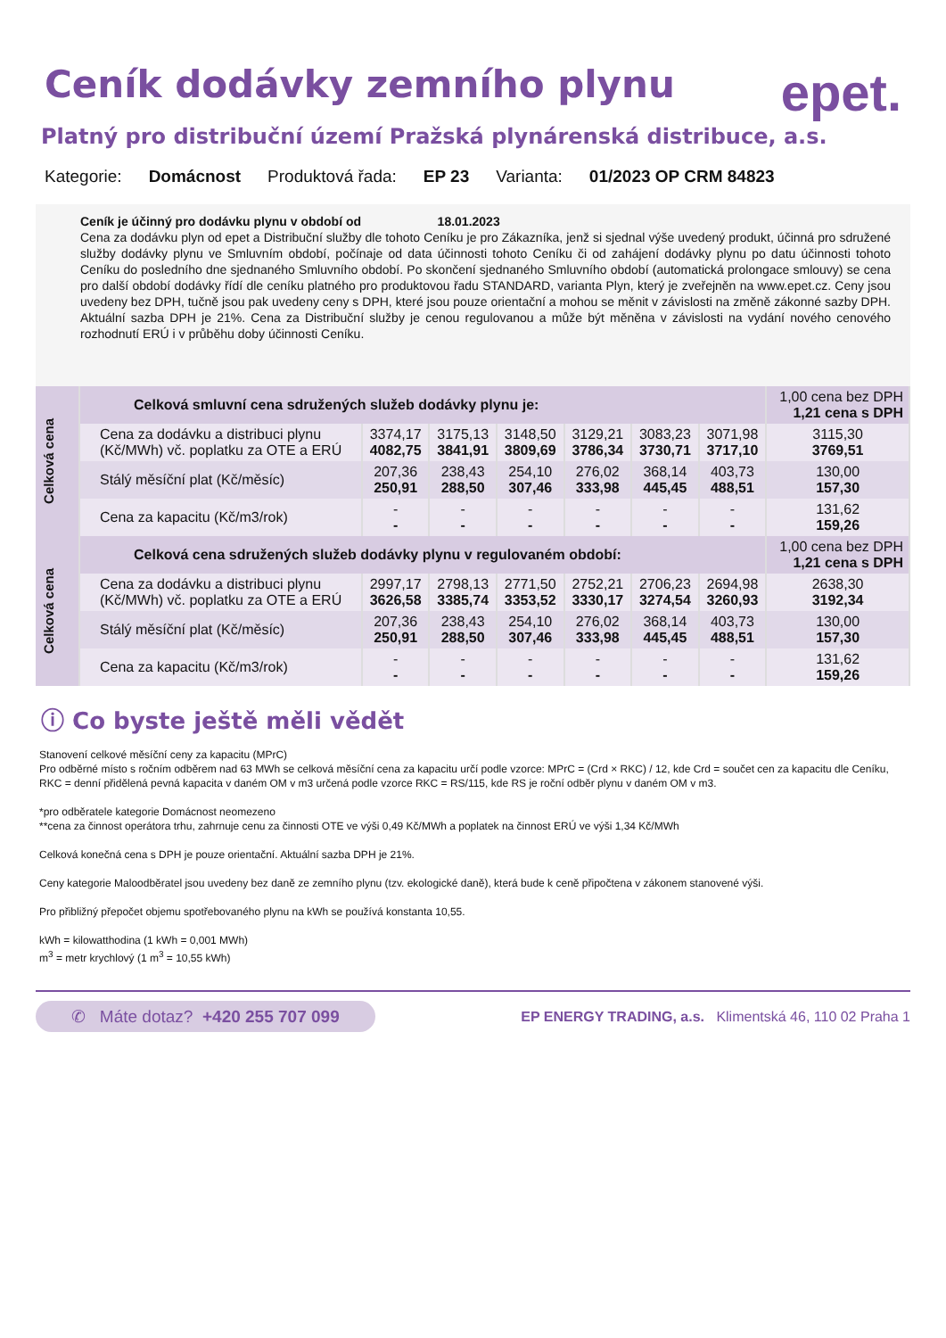Ceník dodávky zemního plynu
epet.
Platný pro distribuční území Pražská plynárenská distribuce, a.s.
Kategorie: Domácnost Produktová řada: EP 23 Varianta: 01/2023 OP CRM 84823
Ceník je účinný pro dodávku plynu v období od 18.01.2023
Cena za dodávku plyn od epet a Distribuční služby dle tohoto Ceníku je pro Zákazníka, jenž si sjednal výše uvedený produkt, účinná pro sdružené služby dodávky plynu ve Smluvním období, počínaje od data účinnosti tohoto Ceníku či od zahájení dodávky plynu po datu účinnosti tohoto Ceníku do posledního dne sjednaného Smluvního období. Po skončení sjednaného Smluvního období (automatická prolongace smlouvy) se cena pro další období dodávky řídí dle ceníku platného pro produktovou řadu STANDARD, varianta Plyn, který je zveřejněn na www.epet.cz. Ceny jsou uvedeny bez DPH, tučně jsou pak uvedeny ceny s DPH, které jsou pouze orientační a mohou se měnit v závislosti na změně zákonné sazby DPH. Aktuální sazba DPH je 21%. Cena za Distribuční služby je cenou regulovanou a může být měněna v závislosti na vydání nového cenového rozhodnutí ERÚ i v průběhu doby účinnosti Ceníku.
| Celková cena | Celková smluvní cena sdružených služeb dodávky plynu je: | | | | | | | 1,00 cena bez DPH 1,21 cena s DPH |
| | Cena za dodávku a distribuci plynu (Kč/MWh) vč. poplatku za OTE a ERÚ | 3374,17 4082,75 | 3175,13 3841,91 | 3148,50 3809,69 | 3129,21 3786,34 | 3083,23 3730,71 | 3071,98 3717,10 | 3115,30 3769,51 |
| | Stálý měsíční plat (Kč/měsíc) | 207,36 250,91 | 238,43 288,50 | 254,10 307,46 | 276,02 333,98 | 368,14 445,45 | 403,73 488,51 | 130,00 157,30 |
| | Cena za kapacitu (Kč/m3/rok) | - - | - - | - - | - - | - - | - - | 131,62 159,26 |
| Celková cena | Celková cena sdružených služeb dodávky plynu v regulovaném období: | | | | | | | 1,00 cena bez DPH 1,21 cena s DPH |
| | Cena za dodávku a distribuci plynu (Kč/MWh) vč. poplatku za OTE a ERÚ | 2997,17 3626,58 | 2798,13 3385,74 | 2771,50 3353,52 | 2752,21 3330,17 | 2706,23 3274,54 | 2694,98 3260,93 | 2638,30 3192,34 |
| | Stálý měsíční plat (Kč/měsíc) | 207,36 250,91 | 238,43 288,50 | 254,10 307,46 | 276,02 333,98 | 368,14 445,45 | 403,73 488,51 | 130,00 157,30 |
| | Cena za kapacitu (Kč/m3/rok) | - - | - - | - - | - - | - - | - - | 131,62 159,26 |
ⓘ Co byste ještě měli vědět
Stanovení celkové měsíční ceny za kapacitu (MPrC)
Pro odběrné místo s ročním odběrem nad 63 MWh se celková měsíční cena za kapacitu určí podle vzorce: MPrC = (Crd × RKC) / 12, kde Crd = součet cen za kapacitu dle Ceníku, RKC = denní přidělená pevná kapacita v daném OM v m3 určená podle vzorce RKC = RS/115, kde RS je roční odběr plynu v daném OM v m3.
*pro odběratele kategorie Domácnost neomezeno
**cena za činnost operátora trhu, zahrnuje cenu za činnosti OTE ve výši 0,49 Kč/MWh a poplatek na činnost ERÚ ve výši 1,34 Kč/MWh
Celková konečná cena s DPH je pouze orientační. Aktuální sazba DPH je 21%.
Ceny kategorie Maloodběratel jsou uvedeny bez daně ze zemního plynu (tzv. ekologické daně), která bude k ceně připočtena v zákonem stanovené výši.
Pro přibližný přepočet objemu spotřebovaného plynu na kWh se používá konstanta 10,55.
kWh = kilowatthodina (1 kWh = 0,001 MWh)
m<sup>3</sup> = metr krychlový (1 m<sup>3</sup> = 10,55 kWh)
✆ Máte dotaz? +420 255 707 099 EP ENERGY TRADING, a.s. Klimentská 46, 110 02 Praha 1